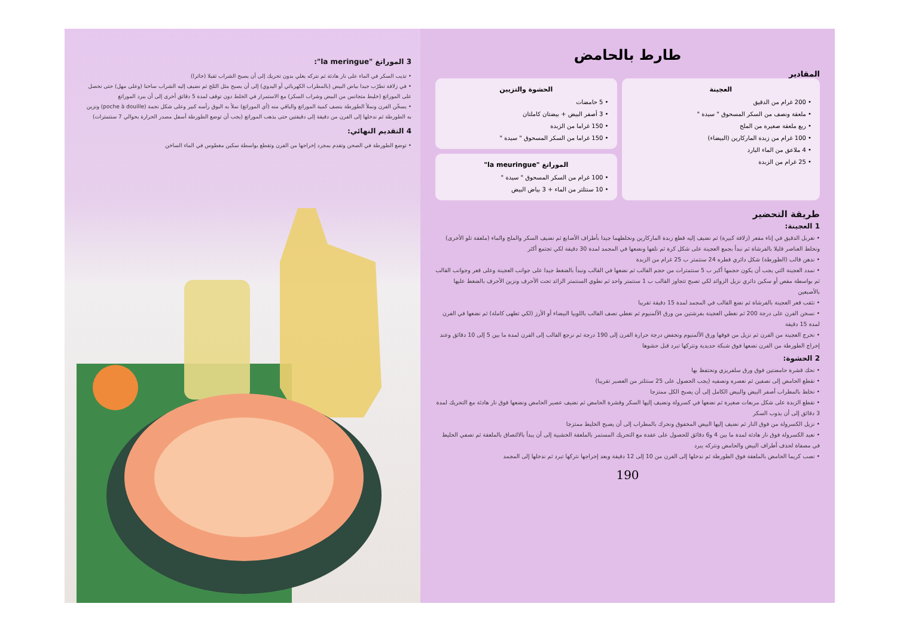3 الموراتغ "la meringue":
• تذيب السكر في الماء على نار هادئة ثم نتركه يغلي بدون تحريك إلى أن يصبح الشراب ثقيلا (خاثرا)
• في زلافة تطرّب جيدا بياض البيض (بالمطراب الكهربائي أو اليدوي) إلى أن يصبح مثل الثلج ثم نضيف إليه الشراب ساخنا (وعلى مهل) حتى نحصل على الموراتغ (خليط متجانس من البيض وشراب السكر) مع الاستمرار في الخلط دون توقف لمدة 5 دقائق أخرى إلى أن يبرد الموراتغ
• يسخّن الفرن ونملأ الطورطة بنصف كمية الموراتغ والباقي منه (أي الموراتغ) نملأ به البوق رأسه كبير وعلى شكل نجمة (poche à douille) ونزين به الطورطة ثم ندخلها إلى الفرن من دقيقة إلى دقيقتين حتى يذهب الموراتغ (يجب أن توضع الطورطة أسفل مصدر الحرارة بحوالي 7 سنتمترات)
4 التقديم النهائي:
• توضع الطورطة في الصحن وتقدم بمجرد إخراجها من الفرن وتقطع بواسطة سكين مغطوس في الماء الساخن
طارط بالحامض
المقادير
العجينة
• 200 غرام من الدقيق
• ملعقة ونصف من السكر المسحوق " سيدة "
• ربع ملعقة صغيرة من الملح
• 100 غرام من زبدة الماركارين (البيضاء)
• 4 ملاعق من الماء البارد
• 25 غرام من الزبدة
الحشوة والتزيين
• 5 حامضات
• 3 أصفر البيض + بيضتان كاملتان
• 150 غراما من الزبدة
• 150 غراما من السكر المسحوق " سيدة "
الموراتغ "la meuringue"
• 100 غرام من السكر المسحوق " سيدة "
• 10 سنتلتر من الماء + 3 بياض البيض
طريقة التحضير
1 العجينة:
• نغربل الدقيق في إناء مقعر (زلافة كبيرة) ثم نضيف إليه قطع زبدة الماركارين ونخلطهما جيدا بأطراف الأصابع ثم نضيف السكر والملح والماء (ملعقة تلو الأخرى) ونخلط العناصر قليلا بالفرشاة ثم نبدأ بجمع العجينة على شكل كرة ثم نلفها ونضعها في المجمد لمدة 30 دقيقة لكي تجتمع أكثر
• ندهن قالب (الطورطة) شكل دائري قطره 24 سنتمتر ب 25 غرام من الزبدة
• نمدد العجينة التي يجب أن يكون حجمها أكبر ب 5 سنتمترات من حجم القالب ثم نضعها في القالب ونبدأ بالضغط جيدا على جوانب العجينة وعلى قعر وجوانب القالب ثم بواسطة مقص أو سكين دائري نزيل الزوائد لكي تصبح تتجاوز القالب ب 1 سنتمتر واحد ثم نطوي السنتمتر الزائد تحت الأحرف ونزين الأحرف بالضغط عليها بالأصبعين
• نثقب قعر العجينة بالفرشاة ثم نضع القالب في المجمد لمدة 15 دقيقة تقريبا
• نسخن الفرن على درجة 200 ثم نغطي العجينة بفرشتين من ورق الألمنيوم ثم نغطي نصف القالب باللوبيا البيضاء أو الأرز (لكي تطهى كاملة) ثم نضعها في الفرن لمدة 15 دقيقة
• نخرج العجينة من الفرن ثم نزيل من فوقها ورق الألمنيوم ونخفض درجة حرارة الفرن إلى 190 درجة ثم نرجع القالب إلى الفرن لمدة ما بين 5 إلى 10 دقائق وعند إخراج الطورطة من الفرن نضعها فوق شبكة حديدية ونتركها تبرد قبل حشوها
2 الحشوة:
• نحك قشرة حامضتين فوق ورق سلفريزي ونحتفظ بها
• نقطع الحامض إلى نصفين ثم نعصره ونصفيه (يجب الحصول على 25 سنتلتر من العصير تقريبا)
• نخلط بالمطراب أصفر البيض والبيض الكامل إلى أن يصبح الكل ممتزجا
• نقطع الزبدة على شكل مربعات صغيرة ثم نضعها في كسرولة ونضيف إليها السكر وقشرة الحامض ثم نضيف عصير الحامض ونضعها فوق نار هادئة مع التحريك لمدة 3 دقائق إلى أن يذوب السكر
• نزيل الكسرولة من فوق النار ثم نضيف إليها البيض المخفوق ونحرك بالمطراب إلى أن يصبح الخليط ممتزجا
• نعيد الكسرولة فوق نار هادئة لمدة ما بين 4 و6 دقائق للحصول على عقدة مع التحريك المستمر بالملعقة الخشبية إلى أن يبدأ بالالتصاق بالملعقة ثم نصفي الخليط في مصفاة لحذف أطراف البيض والحامض ونتركه يبرد
• نصب كريما الحامض بالملعقة فوق الطورطة ثم ندخلها إلى الفرن من 10 إلى 12 دقيقة وبعد إخراجها نتركها تبرد ثم ندخلها إلى المجمد
190